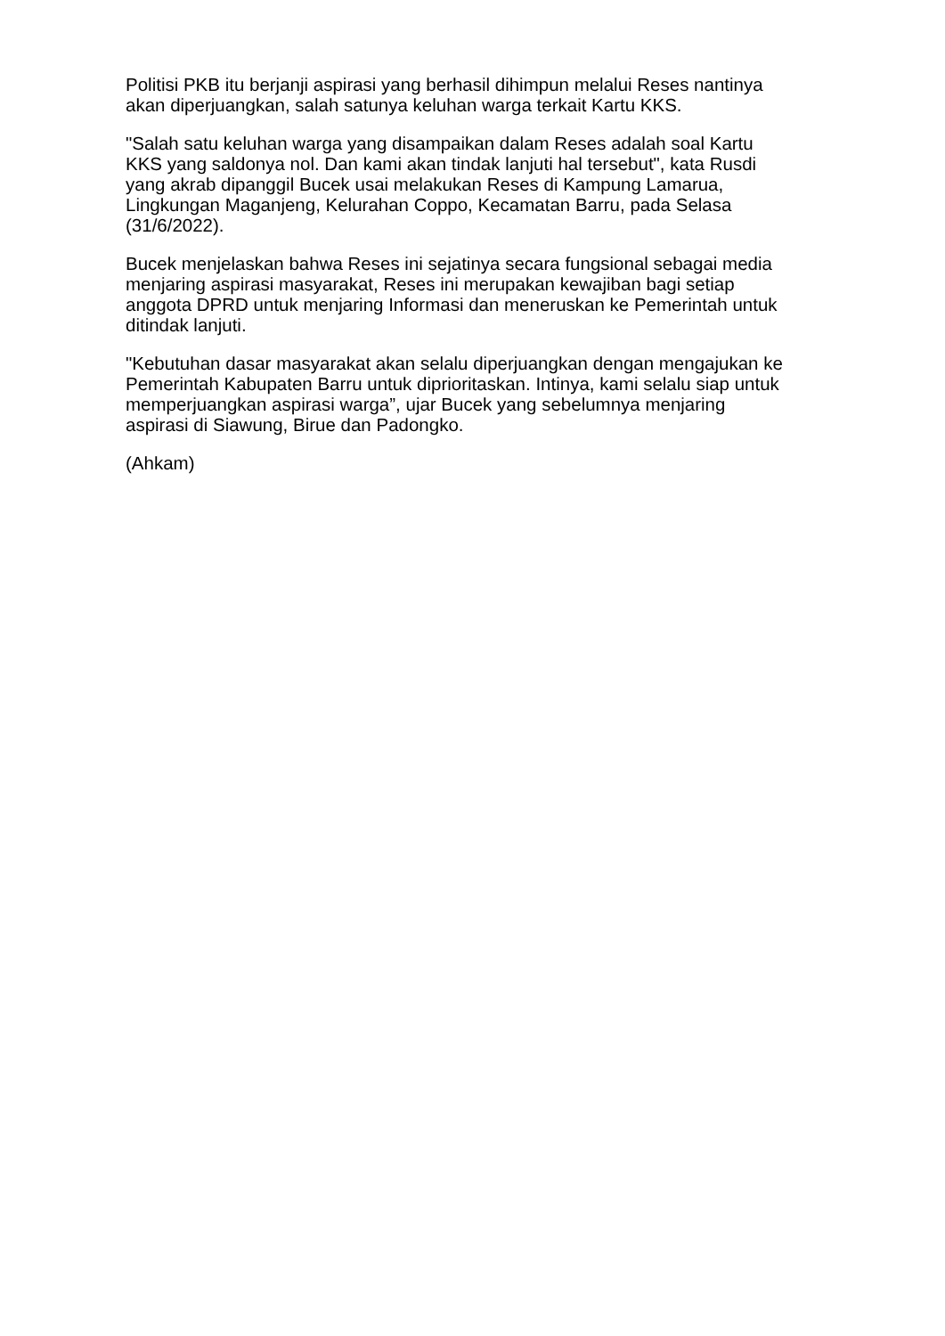Politisi PKB itu berjanji aspirasi yang berhasil dihimpun melalui Reses nantinya
akan diperjuangkan, salah satunya keluhan warga terkait Kartu KKS.
"Salah satu keluhan warga yang disampaikan dalam Reses adalah soal Kartu
KKS yang saldonya nol. Dan kami akan tindak lanjuti hal tersebut", kata Rusdi
yang akrab dipanggil Bucek usai melakukan Reses di Kampung Lamarua,
Lingkungan Maganjeng, Kelurahan Coppo, Kecamatan Barru, pada Selasa
(31/6/2022).
Bucek menjelaskan bahwa Reses ini sejatinya secara fungsional sebagai media
menjaring aspirasi masyarakat, Reses ini merupakan kewajiban bagi setiap
anggota DPRD untuk menjaring Informasi dan meneruskan ke Pemerintah untuk
ditindak lanjuti.
"Kebutuhan dasar masyarakat akan selalu diperjuangkan dengan mengajukan ke
Pemerintah Kabupaten Barru untuk diprioritaskan. Intinya, kami selalu siap untuk
memperjuangkan aspirasi warga”, ujar Bucek yang sebelumnya menjaring
aspirasi di Siawung, Birue dan Padongko.
(Ahkam)